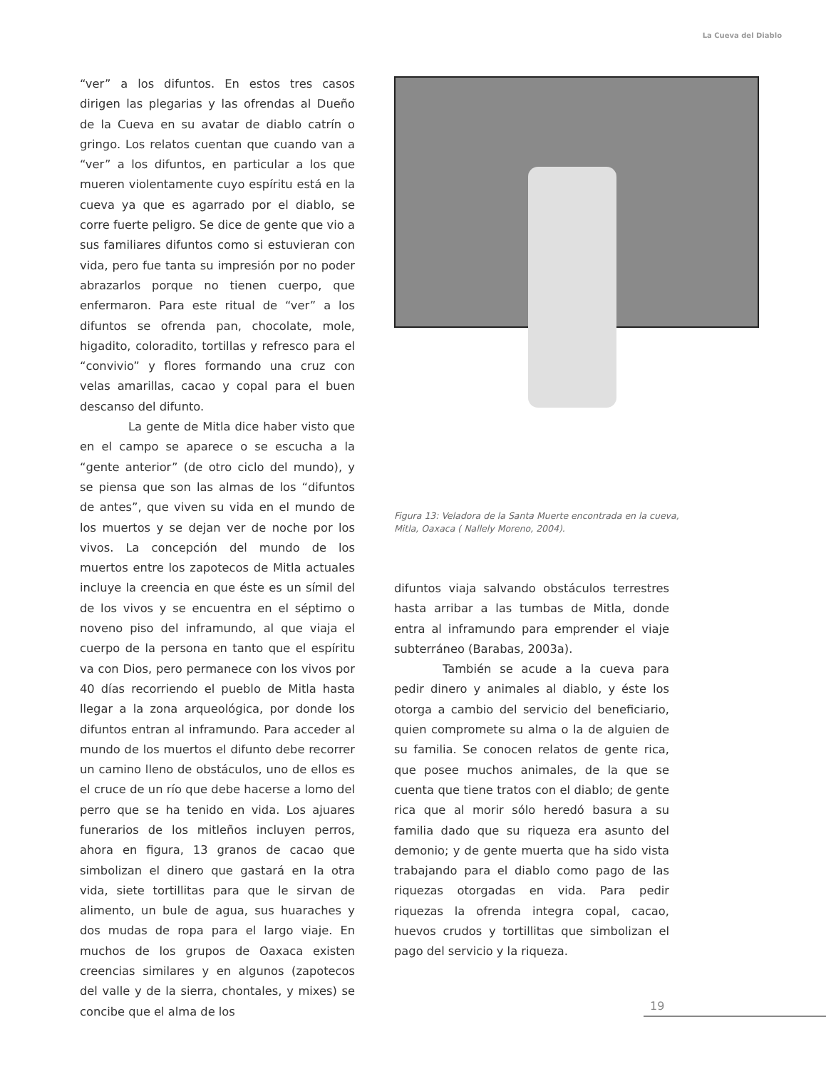La Cueva del Diablo
“ver” a los difuntos. En estos tres casos dirigen las plegarias y las ofrendas al Dueño de la Cueva en su avatar de diablo catrín o gringo. Los relatos cuentan que cuando van a “ver” a los difuntos, en particular a los que mueren violentamente cuyo espíritu está en la cueva ya que es agarrado por el diablo, se corre fuerte peligro. Se dice de gente que vio a sus familiares difuntos como si estuvieran con vida, pero fue tanta su impresión por no poder abrazarlos porque no tienen cuerpo, que enfermaron. Para este ritual de “ver” a los difuntos se ofrenda pan, chocolate, mole, higadito, coloradito, tortillas y refresco para el “convivio” y flores formando una cruz con velas amarillas, cacao y copal para el buen descanso del difunto.
La gente de Mitla dice haber visto que en el campo se aparece o se escucha a la “gente anterior” (de otro ciclo del mundo), y se piensa que son las almas de los “difuntos de antes”, que viven su vida en el mundo de los muertos y se dejan ver de noche por los vivos. La concepción del mundo de los muertos entre los zapotecos de Mitla actuales incluye la creencia en que éste es un símil del de los vivos y se encuentra en el séptimo o noveno piso del inframundo, al que viaja el cuerpo de la persona en tanto que el espíritu va con Dios, pero permanece con los vivos por 40 días recorriendo el pueblo de Mitla hasta llegar a la zona arqueológica, por donde los difuntos entran al inframundo. Para acceder al mundo de los muertos el difunto debe recorrer un camino lleno de obstáculos, uno de ellos es el cruce de un río que debe hacerse a lomo del perro que se ha tenido en vida. Los ajuares funerarios de los mitleños incluyen perros, ahora en figura, 13 granos de cacao que simbolizan el dinero que gastará en la otra vida, siete tortillitas para que le sirvan de alimento, un bule de agua, sus huaraches y dos mudas de ropa para el largo viaje. En muchos de los grupos de Oaxaca existen creencias similares y en algunos (zapotecos del valle y de la sierra, chontales, y mixes) se concibe que el alma de los
Figura 13: Veladora de la Santa Muerte encontrada en la cueva, Mitla, Oaxaca ( Nallely Moreno, 2004).
difuntos viaja salvando obstáculos terrestres hasta arribar a las tumbas de Mitla, donde entra al inframundo para emprender el viaje subterráneo (Barabas, 2003a).
También se acude a la cueva para pedir dinero y animales al diablo, y éste los otorga a cambio del servicio del beneficiario, quien compromete su alma o la de alguien de su familia. Se conocen relatos de gente rica, que posee muchos animales, de la que se cuenta que tiene tratos con el diablo; de gente rica que al morir sólo heredó basura a su familia dado que su riqueza era asunto del demonio; y de gente muerta que ha sido vista trabajando para el diablo como pago de las riquezas otorgadas en vida. Para pedir riquezas la ofrenda integra copal, cacao, huevos crudos y tortillitas que simbolizan el pago del servicio y la riqueza.
19